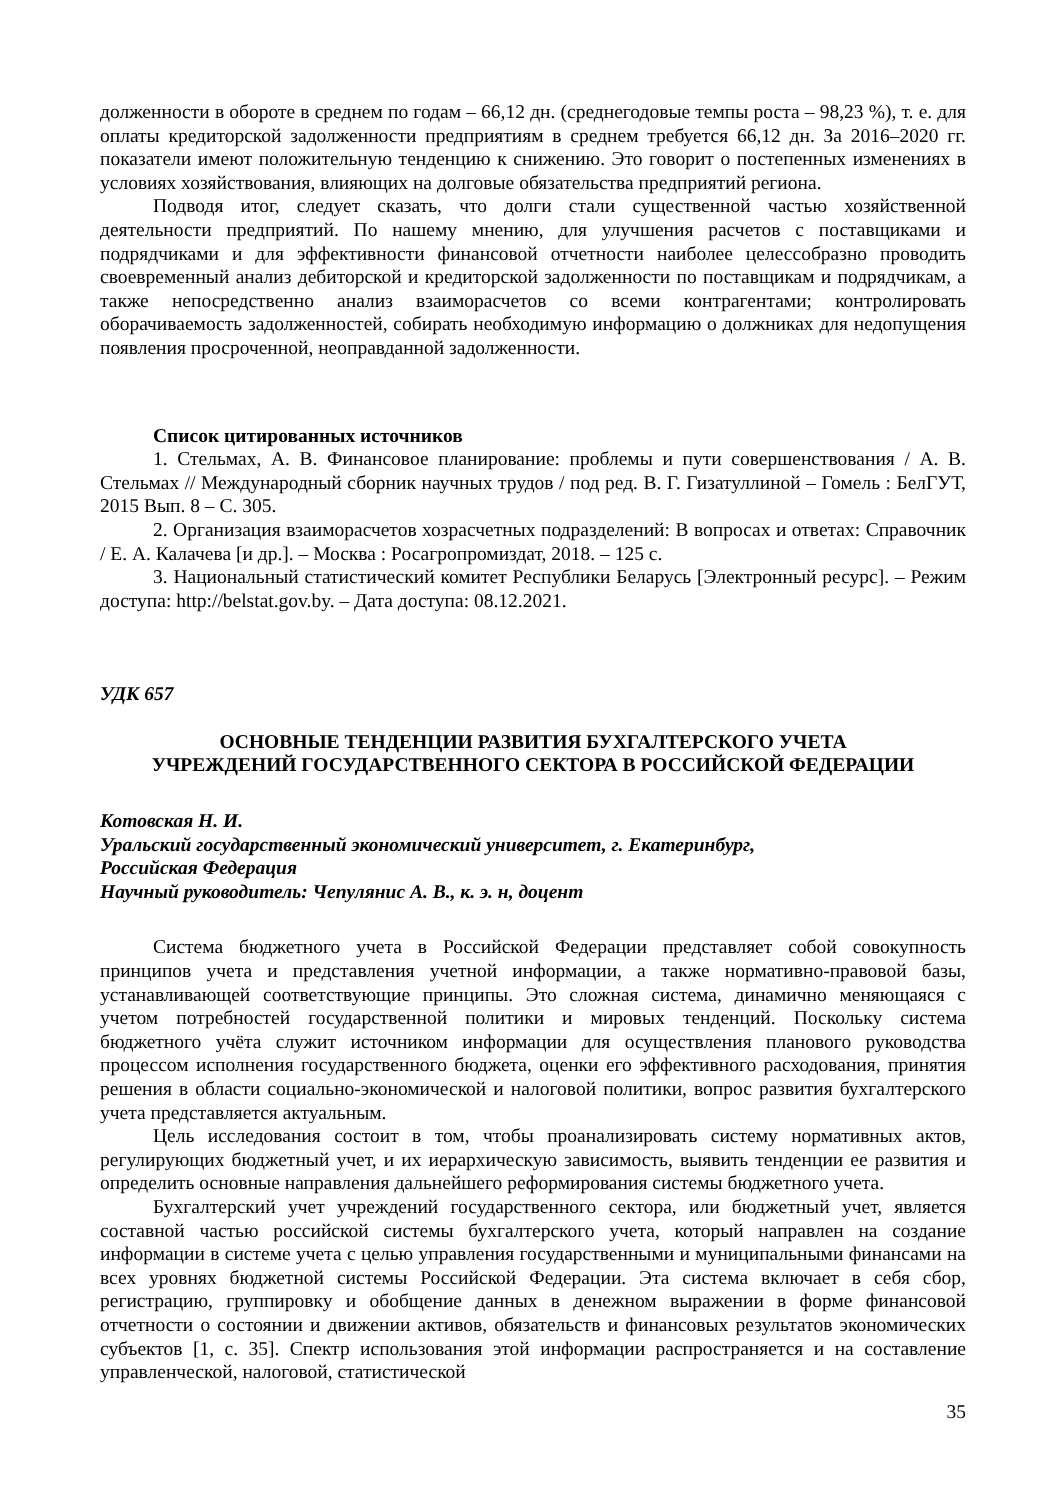долженности в обороте в среднем по годам – 66,12 дн. (среднегодовые темпы роста – 98,23 %), т. е. для оплаты кредиторской задолженности предприятиям в среднем требуется 66,12 дн. За 2016–2020 гг. показатели имеют положительную тенденцию к снижению. Это говорит о постепенных изменениях в условиях хозяйствования, влияющих на долговые обязательства предприятий региона.
Подводя итог, следует сказать, что долги стали существенной частью хозяйственной деятельности предприятий. По нашему мнению, для улучшения расчетов с поставщиками и подрядчиками и для эффективности финансовой отчетности наиболее целессобразно проводить своевременный анализ дебиторской и кредиторской задолженности по поставщикам и подрядчикам, а также непосредственно анализ взаиморасчетов со всеми контрагентами; контролировать оборачиваемость задолженностей, собирать необходимую информацию о должниках для недопущения появления просроченной, неоправданной задолженности.
Список цитированных источников
1. Стельмах, А. В. Финансовое планирование: проблемы и пути совершенствования / А. В. Стельмах // Международный сборник научных трудов / под ред. В. Г. Гизатуллиной – Гомель : БелГУТ, 2015 Вып. 8 – С. 305.
2. Организация взаиморасчетов хозрасчетных подразделений: В вопросах и ответах: Справочник / Е. А. Калачева [и др.]. – Москва : Росагропромиздат, 2018. – 125 с.
3. Национальный статистический комитет Республики Беларусь [Электронный ресурс]. – Режим доступа: http://belstat.gov.by. – Дата доступа: 08.12.2021.
УДК 657
ОСНОВНЫЕ ТЕНДЕНЦИИ РАЗВИТИЯ БУХГАЛТЕРСКОГО УЧЕТА
УЧРЕЖДЕНИЙ ГОСУДАРСТВЕННОГО СЕКТОРА В РОССИЙСКОЙ ФЕДЕРАЦИИ
Котовская Н. И.
Уральский государственный экономический университет, г. Екатеринбург,
Российская Федерация
Научный руководитель: Чепулянис А. В., к. э. н, доцент
Система бюджетного учета в Российской Федерации представляет собой совокупность принципов учета и представления учетной информации, а также нормативно-правовой базы, устанавливающей соответствующие принципы. Это сложная система, динамично меняющаяся с учетом потребностей государственной политики и мировых тенденций. Поскольку система бюджетного учёта служит источником информации для осуществления планового руководства процессом исполнения государственного бюджета, оценки его эффективного расходования, принятия решения в области социально-экономической и налоговой политики, вопрос развития бухгалтерского учета представляется актуальным.
Цель исследования состоит в том, чтобы проанализировать систему нормативных актов, регулирующих бюджетный учет, и их иерархическую зависимость, выявить тенденции ее развития и определить основные направления дальнейшего реформирования системы бюджетного учета.
Бухгалтерский учет учреждений государственного сектора, или бюджетный учет, является составной частью российской системы бухгалтерского учета, который направлен на создание информации в системе учета с целью управления государственными и муниципальными финансами на всех уровнях бюджетной системы Российской Федерации. Эта система включает в себя сбор, регистрацию, группировку и обобщение данных в денежном выражении в форме финансовой отчетности о состоянии и движении активов, обязательств и финансовых результатов экономических субъектов [1, с. 35]. Спектр использования этой информации распространяется и на составление управленческой, налоговой, статистической
35